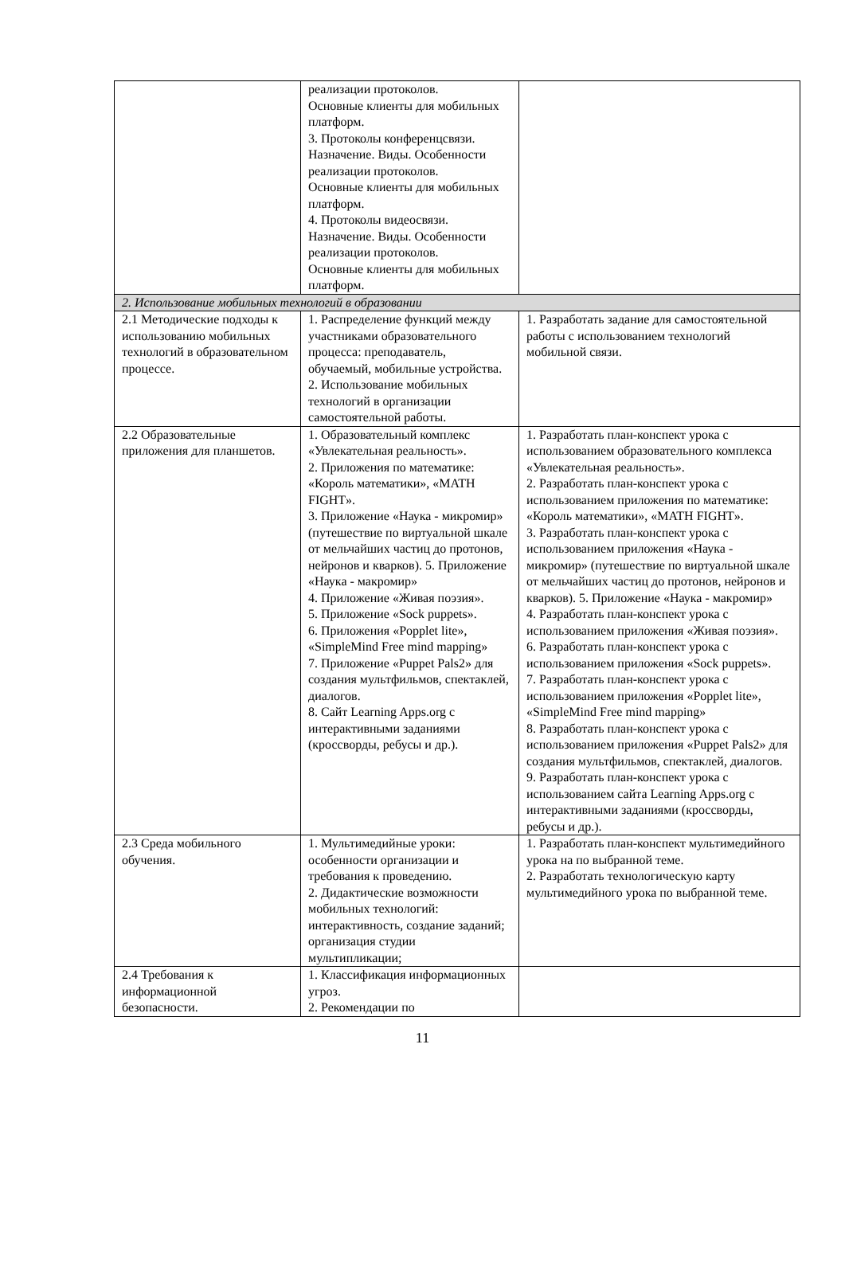| | реализации протоколов. Основные клиенты для мобильных платформ. 3. Протоколы конференцсвязи. Назначение. Виды. Особенности реализации протоколов. Основные клиенты для мобильных платформ. 4. Протоколы видеосвязи. Назначение. Виды. Особенности реализации протоколов. Основные клиенты для мобильных платформ. | |
| 2. Использование мобильных технологий в образовании | | |
| 2.1 Методические подходы к использованию мобильных технологий в образовательном процессе. | 1. Распределение функций между участниками образовательного процесса: преподаватель, обучаемый, мобильные устройства. 2. Использование мобильных технологий в организации самостоятельной работы. | 1. Разработать задание для самостоятельной работы с использованием технологий мобильной связи. |
| 2.2 Образовательные приложения для планшетов. | 1. Образовательный комплекс «Увлекательная реальность». 2. Приложения по математике: «Король математики», «MATH FIGHT». 3. Приложение «Наука - микромир» (путешествие по виртуальной шкале от мельчайших частиц до протонов, нейронов и кварков). 5. Приложение «Наука - макромир» 4. Приложение «Живая поэзия». 5. Приложение «Sock puppets». 6. Приложения «Popplet lite», «SimpleMind Free mind mapping» 7. Приложение «Puppet Pals2» для создания мультфильмов, спектаклей, диалогов. 8. Сайт Learning Apps.org с интерактивными заданиями (кроссворды, ребусы и др.). | 1. Разработать план-конспект урока с использованием образовательного комплекса «Увлекательная реальность». 2. Разработать план-конспект урока с использованием приложения по математике: «Король математики», «MATH FIGHT». 3. Разработать план-конспект урока с использованием приложения «Наука - микромир» (путешествие по виртуальной шкале от мельчайших частиц до протонов, нейронов и кварков). 5. Приложение «Наука - макромир» 4. Разработать план-конспект урока с использованием приложения «Живая поэзия». 6. Разработать план-конспект урока с использованием приложения «Sock puppets». 7. Разработать план-конспект урока с использованием приложения «Popplet lite», «SimpleMind Free mind mapping» 8. Разработать план-конспект урока с использованием приложения «Puppet Pals2» для создания мультфильмов, спектаклей, диалогов. 9. Разработать план-конспект урока с использованием сайта Learning Apps.org с интерактивными заданиями (кроссворды, ребусы и др.). |
| 2.3 Среда мобильного обучения. | 1. Мультимедийные уроки: особенности организации и требования к проведению. 2. Дидактические возможности мобильных технологий: интерактивность, создание заданий; организация студии мультипликации; | 1. Разработать план-конспект мультимедийного урока на по выбранной теме. 2. Разработать технологическую карту мультимедийного урока по выбранной теме. |
| 2.4 Требования к информационной безопасности. | 1. Классификация информационных угроз. 2. Рекомендации по | |
11